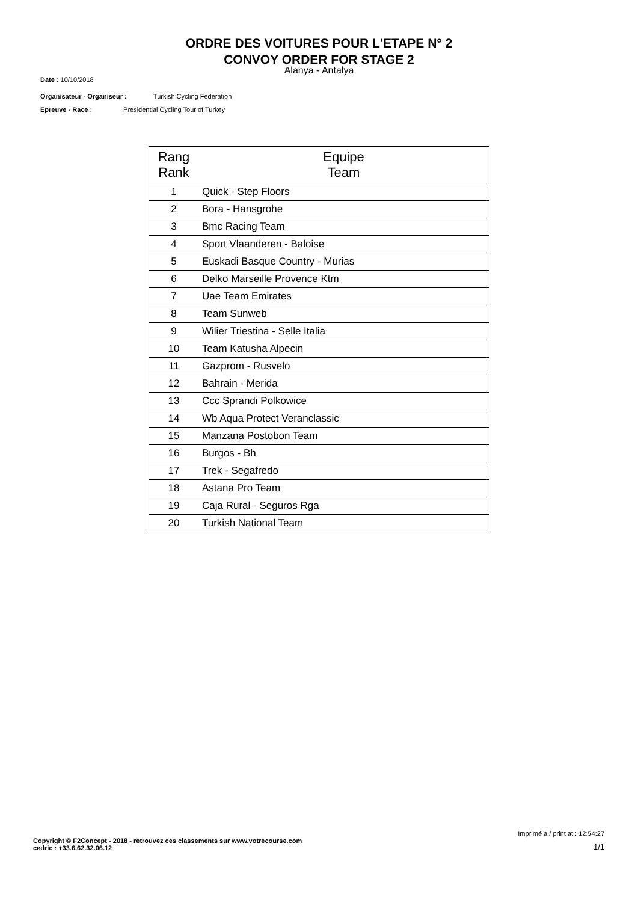ORDRE DES VOITURES POUR L'ETAPE N° 2
CONVOY ORDER FOR STAGE 2
Alanya - Antalya
Date : 10/10/2018
Organisateur - Organiseur : Turkish Cycling Federation
Epreuve - Race : Presidential Cycling Tour of Turkey
| Rang Rank | Equipe Team |
| --- | --- |
| 1 | Quick - Step Floors |
| 2 | Bora - Hansgrohe |
| 3 | Bmc Racing Team |
| 4 | Sport Vlaanderen - Baloise |
| 5 | Euskadi Basque Country - Murias |
| 6 | Delko Marseille Provence Ktm |
| 7 | Uae Team Emirates |
| 8 | Team Sunweb |
| 9 | Wilier Triestina - Selle Italia |
| 10 | Team Katusha Alpecin |
| 11 | Gazprom - Rusvelo |
| 12 | Bahrain - Merida |
| 13 | Ccc Sprandi Polkowice |
| 14 | Wb Aqua Protect Veranclassic |
| 15 | Manzana Postobon Team |
| 16 | Burgos - Bh |
| 17 | Trek - Segafredo |
| 18 | Astana Pro Team |
| 19 | Caja Rural - Seguros Rga |
| 20 | Turkish National Team |
Imprimé à / print at : 12:54:27
Copyright © F2Concept - 2018 - retrouvez ces classements sur www.votrecourse.com
cedric : +33.6.62.32.06.12
1/1